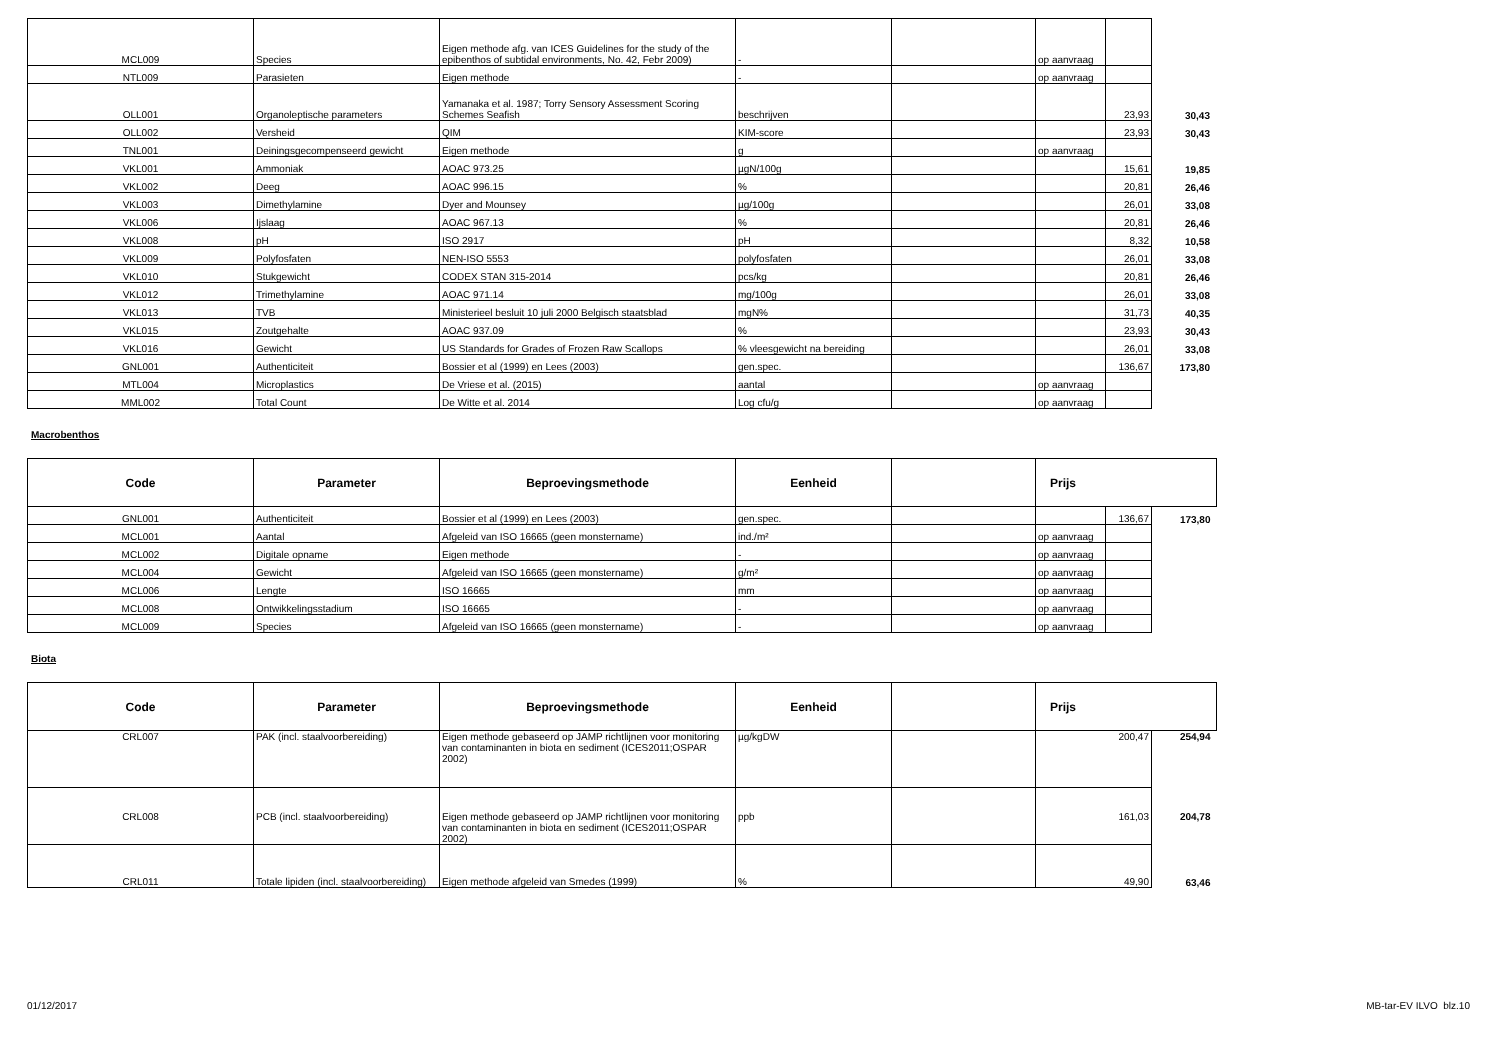| MCL009 | Species | Eigen methode afg. van ICES Guidelines for the study of the epibenthos of subtidal environments, No. 42, Febr 2009) | - | | op aanvraag | | |
| NTL009 | Parasieten | Eigen methode | - | | op aanvraag | | |
| OLL001 | Organoleptische parameters | Yamanaka et al. 1987; Torry Sensory Assessment Scoring Schemes Seafish | beschrijven | | | 23,93 | 30,43 |
| OLL002 | Versheid | QIM | KIM-score | | | 23,93 | 30,43 |
| TNL001 | Deiningsgecompenseerd gewicht | Eigen methode | g | | op aanvraag | | |
| VKL001 | Ammoniak | AOAC 973.25 | µgN/100g | | | 15,61 | 19,85 |
| VKL002 | Deeg | AOAC 996.15 | % | | | 20,81 | 26,46 |
| VKL003 | Dimethylamine | Dyer and Mounsey | µg/100g | | | 26,01 | 33,08 |
| VKL006 | Ijslaag | AOAC 967.13 | % | | | 20,81 | 26,46 |
| VKL008 | pH | ISO 2917 | pH | | | 8,32 | 10,58 |
| VKL009 | Polyfosfaten | NEN-ISO 5553 | polyfosfaten | | | 26,01 | 33,08 |
| VKL010 | Stukgewicht | CODEX STAN 315-2014 | pcs/kg | | | 20,81 | 26,46 |
| VKL012 | Trimethylamine | AOAC 971.14 | mg/100g | | | 26,01 | 33,08 |
| VKL013 | TVB | Ministerieel besluit 10 juli 2000 Belgisch staatsblad | mgN% | | | 31,73 | 40,35 |
| VKL015 | Zoutgehalte | AOAC 937.09 | % | | | 23,93 | 30,43 |
| VKL016 | Gewicht | US Standards for Grades of Frozen Raw Scallops | % vleesgewicht na bereiding | | | 26,01 | 33,08 |
| GNL001 | Authenticiteit | Bossier et al (1999) en Lees (2003) | gen.spec. | | | 136,67 | 173,80 |
| MTL004 | Microplastics | De Vriese et al. (2015) | aantal | | op aanvraag | | |
| MML002 | Total Count | De Witte et al. 2014 | Log cfu/g | | op aanvraag | | |
Macrobenthos
| Code | Parameter | Beproevingsmethode | Eenheid | | Prijs | | |
| --- | --- | --- | --- | --- | --- | --- | --- |
| GNL001 | Authenticiteit | Bossier et al (1999) en Lees (2003) | gen.spec. | | | 136,67 | 173,80 |
| MCL001 | Aantal | Afgeleid van ISO 16665 (geen monstername) | ind./m² | | op aanvraag | | |
| MCL002 | Digitale opname | Eigen methode | - | | op aanvraag | | |
| MCL004 | Gewicht | Afgeleid van ISO 16665 (geen monstername) | g/m² | | op aanvraag | | |
| MCL006 | Lengte | ISO 16665 | mm | | op aanvraag | | |
| MCL008 | Ontwikkelingsstadium | ISO 16665 | - | | op aanvraag | | |
| MCL009 | Species | Afgeleid van ISO 16665 (geen monstername) | - | | op aanvraag | | |
Biota
| Code | Parameter | Beproevingsmethode | Eenheid | | Prijs | |
| --- | --- | --- | --- | --- | --- | --- |
| CRL007 | PAK (incl. staalvoorbereiding) | Eigen methode gebaseerd op JAMP richtlijnen voor monitoring van contaminanten in biota en sediment (ICES2011;OSPAR 2002) | µg/kgDW | | 200,47 | 254,94 |
| CRL008 | PCB (incl. staalvoorbereiding) | Eigen methode gebaseerd op JAMP richtlijnen voor monitoring van contaminanten in biota en sediment (ICES2011;OSPAR 2002) | ppb | | 161,03 | 204,78 |
| CRL011 | Totale lipiden (incl. staalvoorbereiding) | Eigen methode afgeleid van Smedes (1999) | % | | 49,90 | 63,46 |
01/12/2017 MB-tar-EV ILVO blz.10